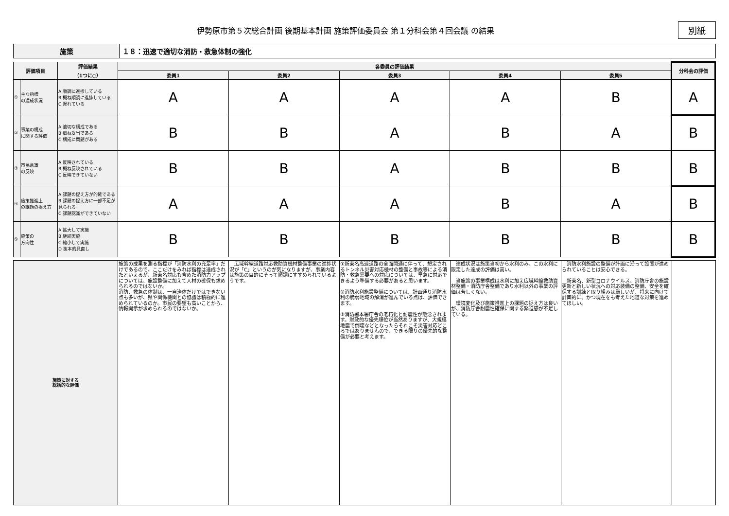伊勢原市第５次総合計画 後期基本計画 施策評価委員会 第１分科会第４回会議 の結果
別紙
| 施策 | １８：迅速で適切な消防・救急体制の強化 |
| 評価項目 | | 評価結果 （1つに○） | 各委員の評価結果 | | | | | 分科会の評価 |
| --- | --- | --- | --- | --- | --- | --- | --- | --- |
| | | | 委員1 | 委員2 | 委員3 | 委員4 | 委員5 | |
| ① | 主な指標 の達成状況 | A 順調に進捗している B 概ね順調に進捗している C 遅れている | A | A | A | A | B | A |
| ② | 事業の構成 に関する評価 | A 適切な構成である B 概ね妥当である C 構成に問題がある | B | B | A | B | A | B |
| ③ | 市民意識 の反映 | A 反映されている B 概ね反映されている C 反映できていない | B | B | A | B | B | B |
| ④ | 施策推進上 の課題の捉え方 | A 課題の捉え方が的確である B 課題の捉え方に一部不足が見られる C 課題認識ができていない | A | A | A | B | A | B |
| ⑤ | 施策の 方向性 | A 拡大して実施 B 継続実施 C 縮小して実施 D 抜本的見直し | B | B | B | B | B | B |
| 施策に対する 総括的な評価 | 施策の成果を測る指標が「消防水利の充足率」だけであるので、ここだけをみれば指標は達成されたといえるが、新東名対応も含めた消防力アップについては、施設整備に加えて人材の確保も求められるのではないか。 消防、救急の体制は、一自治体だけではできない点も多いが、県や関係機関との協議は積極的に進められているのか。市民の要望も高いことから、情報開示が求められるのではないか。 | 広域幹線道路対応救助資機材整備事業の進捗状況が「C」というのが気になりますが、事業内容は施策の目的にそって順調にすすめられているようです。 | ①新東名高速道路の全面開通に伴って、想定されるトンネル災害対応機材の整備と事故等による消防・救急需要への対応については、早急に対応できるよう準備する必要があると思います。 ②消防水利施設整備については、計画通り消防水利の脆弱地域の解消が進んでいる点は、評価できます。 ③消防署本署庁舎の老朽化と耐震性が懸念されます。財政的な優先順位が当然ありますが、大規模地震で倒壊などとなったらそれこそ災害対応どころではありませんので、できる限りの優先的な整備が必要と考えます。 | 達成状況は施策当初から水利のみ、この水利に限定した達成の評価は高い。 当施策の事業構成は水利に加え広域幹線救助資材整備・消防庁舎整備であり水利以外の事業の評価は芳しくない。 環境変化及び施策推進上の課題の捉え方は良いが、消防庁舎耐震性確保に関する緊迫感が不足している。 | 消防水利施設の整備が計画に沿って設置が進められていることは安心できる。 新東名、新型コロナウイルス、消防庁舎の施設更新と新しい状況への対応装備の整備、安全を確保する訓練と取り組みは厳しいが、将来に向けて計画的に、かつ現在をも考えた地道な対策を進めてほしい。 | |